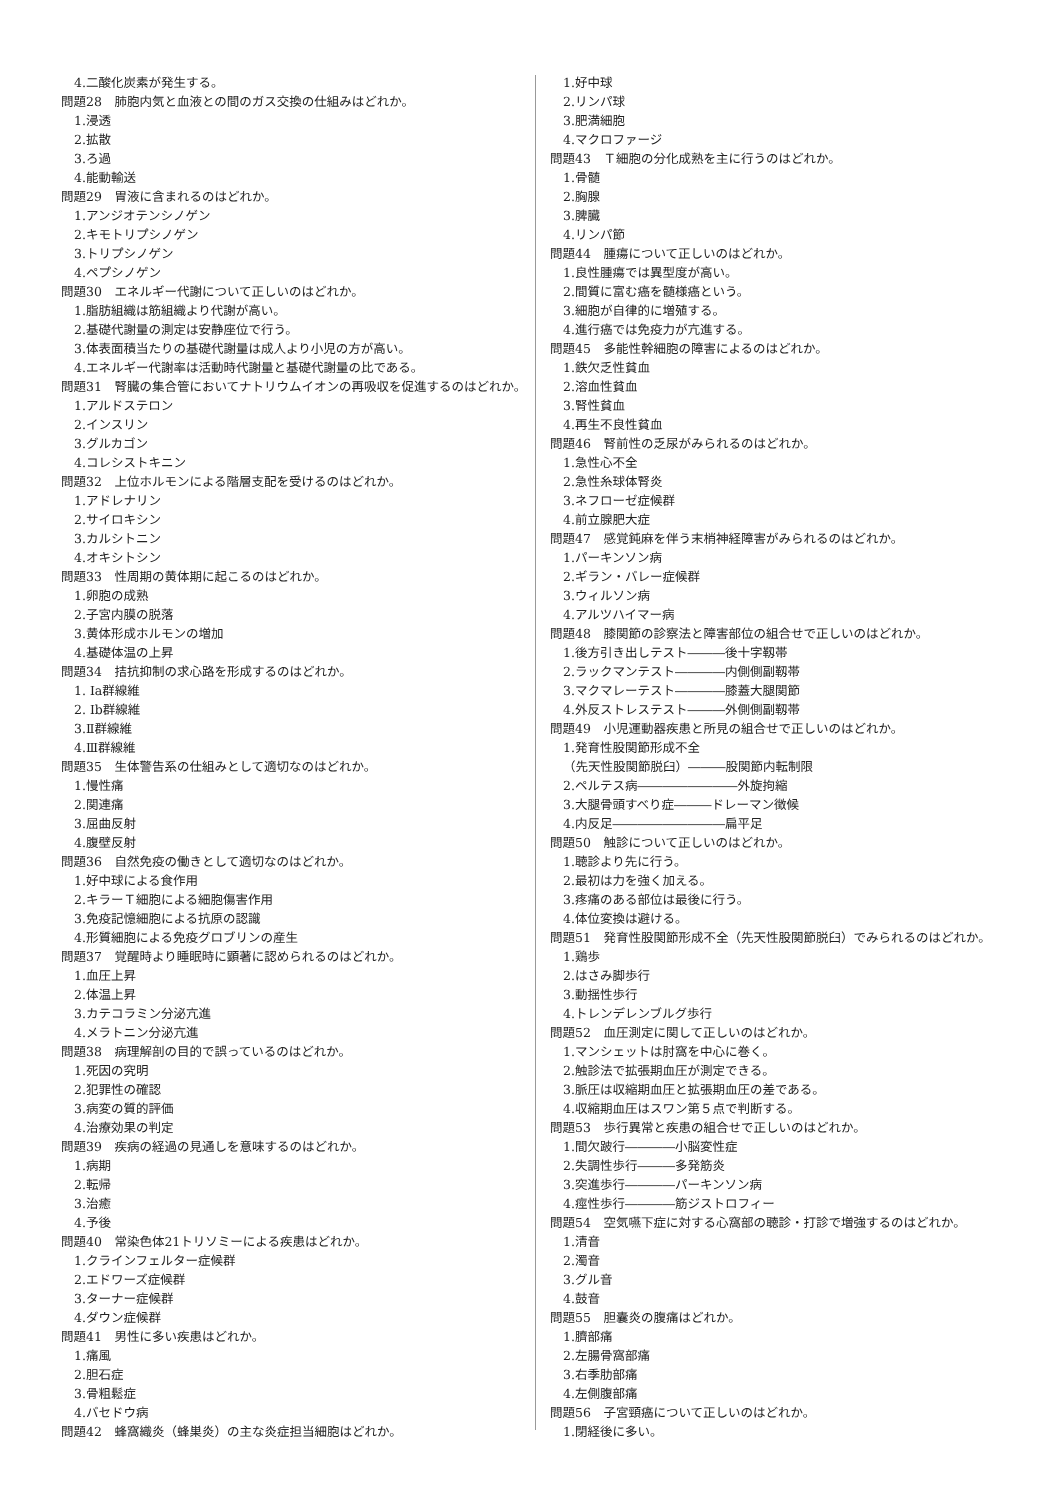4.二酸化炭素が発生する。
問題28　肺胞内気と血液との間のガス交換の仕組みはどれか。
1.浸透
2.拡散
3.ろ過
4.能動輸送
問題29　胃液に含まれるのはどれか。
1.アンジオテンシノゲン
2.キモトリプシノゲン
3.トリプシノゲン
4.ペプシノゲン
問題30　エネルギー代謝について正しいのはどれか。
1.脂肪組織は筋組織より代謝が高い。
2.基礎代謝量の測定は安静座位で行う。
3.体表面積当たりの基礎代謝量は成人より小児の方が高い。
4.エネルギー代謝率は活動時代謝量と基礎代謝量の比である。
問題31　腎臓の集合管においてナトリウムイオンの再吸収を促進するのはどれか。
1.アルドステロン
2.インスリン
3.グルカゴン
4.コレシストキニン
問題32　上位ホルモンによる階層支配を受けるのはどれか。
1.アドレナリン
2.サイロキシン
3.カルシトニン
4.オキシトシン
問題33　性周期の黄体期に起こるのはどれか。
1.卵胞の成熟
2.子宮内膜の脱落
3.黄体形成ホルモンの増加
4.基礎体温の上昇
問題34　拮抗抑制の求心路を形成するのはどれか。
1. Ia群線維
2. Ib群線維
3.Ⅱ群線維
4.Ⅲ群線維
問題35　生体警告系の仕組みとして適切なのはどれか。
1.慢性痛
2.関連痛
3.屈曲反射
4.腹壁反射
問題36　自然免疫の働きとして適切なのはどれか。
1.好中球による食作用
2.キラーＴ細胞による細胞傷害作用
3.免疫記憶細胞による抗原の認識
4.形質細胞による免疫グロブリンの産生
問題37　覚醒時より睡眠時に顕著に認められるのはどれか。
1.血圧上昇
2.体温上昇
3.カテコラミン分泌亢進
4.メラトニン分泌亢進
問題38　病理解剖の目的で誤っているのはどれか。
1.死因の究明
2.犯罪性の確認
3.病変の質的評価
4.治療効果の判定
問題39　疾病の経過の見通しを意味するのはどれか。
1.病期
2.転帰
3.治癒
4.予後
問題40　常染色体21トリソミーによる疾患はどれか。
1.クラインフェルター症候群
2.エドワーズ症候群
3.ターナー症候群
4.ダウン症候群
問題41　男性に多い疾患はどれか。
1.痛風
2.胆石症
3.骨粗鬆症
4.バセドウ病
問題42　蜂窩織炎（蜂巣炎）の主な炎症担当細胞はどれか。
1.好中球
2.リンパ球
3.肥満細胞
4.マクロファージ
問題43　Ｔ細胞の分化成熟を主に行うのはどれか。
1.骨髄
2.胸腺
3.脾臓
4.リンパ節
問題44　腫瘍について正しいのはどれか。
1.良性腫瘍では異型度が高い。
2.間質に富む癌を髄様癌という。
3.細胞が自律的に増殖する。
4.進行癌では免疫力が亢進する。
問題45　多能性幹細胞の障害によるのはどれか。
1.鉄欠乏性貧血
2.溶血性貧血
3.腎性貧血
4.再生不良性貧血
問題46　腎前性の乏尿がみられるのはどれか。
1.急性心不全
2.急性糸球体腎炎
3.ネフローゼ症候群
4.前立腺肥大症
問題47　感覚鈍麻を伴う末梢神経障害がみられるのはどれか。
1.パーキンソン病
2.ギラン・バレー症候群
3.ウィルソン病
4.アルツハイマー病
問題48　膝関節の診察法と障害部位の組合せで正しいのはどれか。
1.後方引き出しテスト―――後十字靱帯
2.ラックマンテスト――――内側側副靱帯
3.マクマレーテスト――――膝蓋大腿関節
4.外反ストレステスト―――外側側副靱帯
問題49　小児運動器疾患と所見の組合せで正しいのはどれか。
1.発育性股関節形成不全
（先天性股関節脱臼）―――股関節内転制限
2.ペルテス病――――――――外旋拘縮
3.大腿骨頭すべり症―――ドレーマン徴候
4.内反足―――――――――扁平足
問題50　触診について正しいのはどれか。
1.聴診より先に行う。
2.最初は力を強く加える。
3.疼痛のある部位は最後に行う。
4.体位変換は避ける。
問題51　発育性股関節形成不全（先天性股関節脱臼）でみられるのはどれか。
1.鶏歩
2.はさみ脚歩行
3.動揺性歩行
4.トレンデレンブルグ歩行
問題52　血圧測定に関して正しいのはどれか。
1.マンシェットは肘窩を中心に巻く。
2.触診法で拡張期血圧が測定できる。
3.脈圧は収縮期血圧と拡張期血圧の差である。
4.収縮期血圧はスワン第５点で判断する。
問題53　歩行異常と疾患の組合せで正しいのはどれか。
1.間欠跛行――――小脳変性症
2.失調性歩行―――多発筋炎
3.突進歩行――――パーキンソン病
4.痙性歩行――――筋ジストロフィー
問題54　空気嚥下症に対する心窩部の聴診・打診で増強するのはどれか。
1.清音
2.濁音
3.グル音
4.鼓音
問題55　胆囊炎の腹痛はどれか。
1.臍部痛
2.左腸骨窩部痛
3.右季肋部痛
4.左側腹部痛
問題56　子宮頸癌について正しいのはどれか。
1.閉経後に多い。